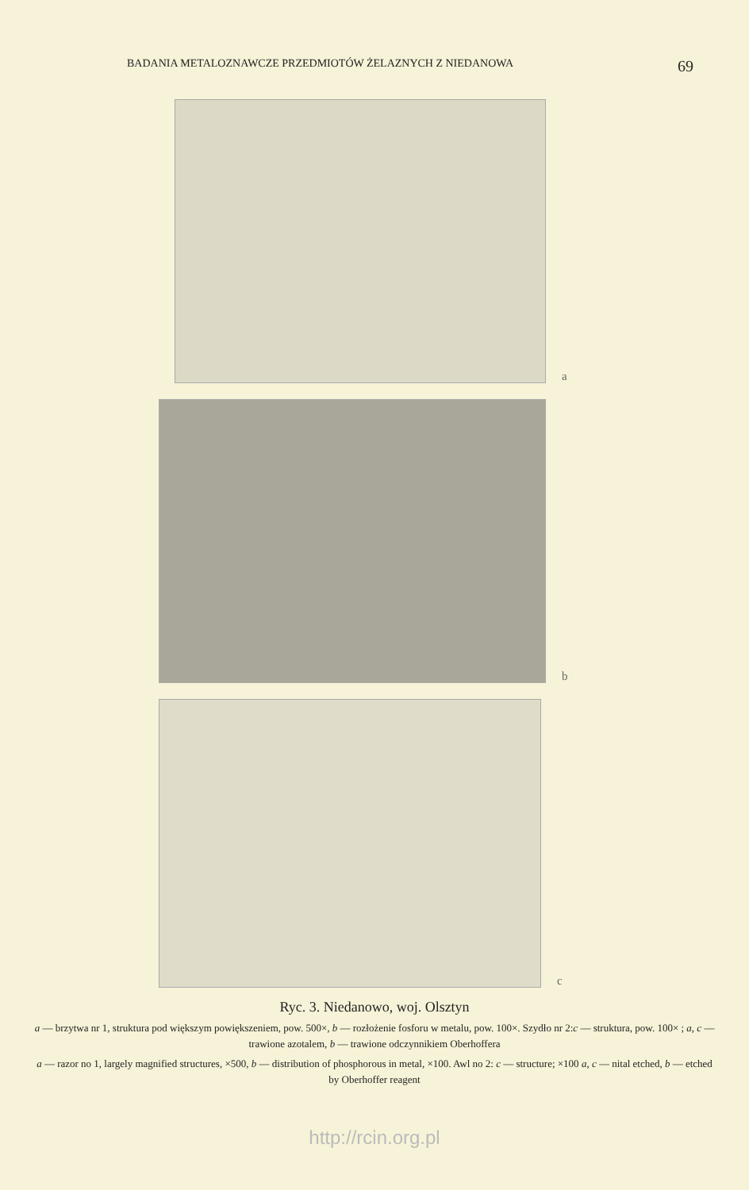BADANIA METALOZNAWCZE PRZEDMIOTÓW ŻELAZNYCH Z NIEDANOWA 69
a
b
c
Ryc. 3. Niedanowo, woj. Olsztyn
a — brzytwa nr 1, struktura pod większym powiększeniem, pow. 500×, b — rozłożenie fosforu w metalu, pow. 100×. Szydło nr 2:c — struktura, pow. 100× ; a, c — trawione azotalem, b — trawione odczynnikiem Oberhoffera
a — razor no 1, largely magnified structures, ×500, b — distribution of phosphorous in metal, ×100. Awl no 2: c — structure; ×100 a, c — nital etched, b — etched by Oberhoffer reagent
http://rcin.org.pl